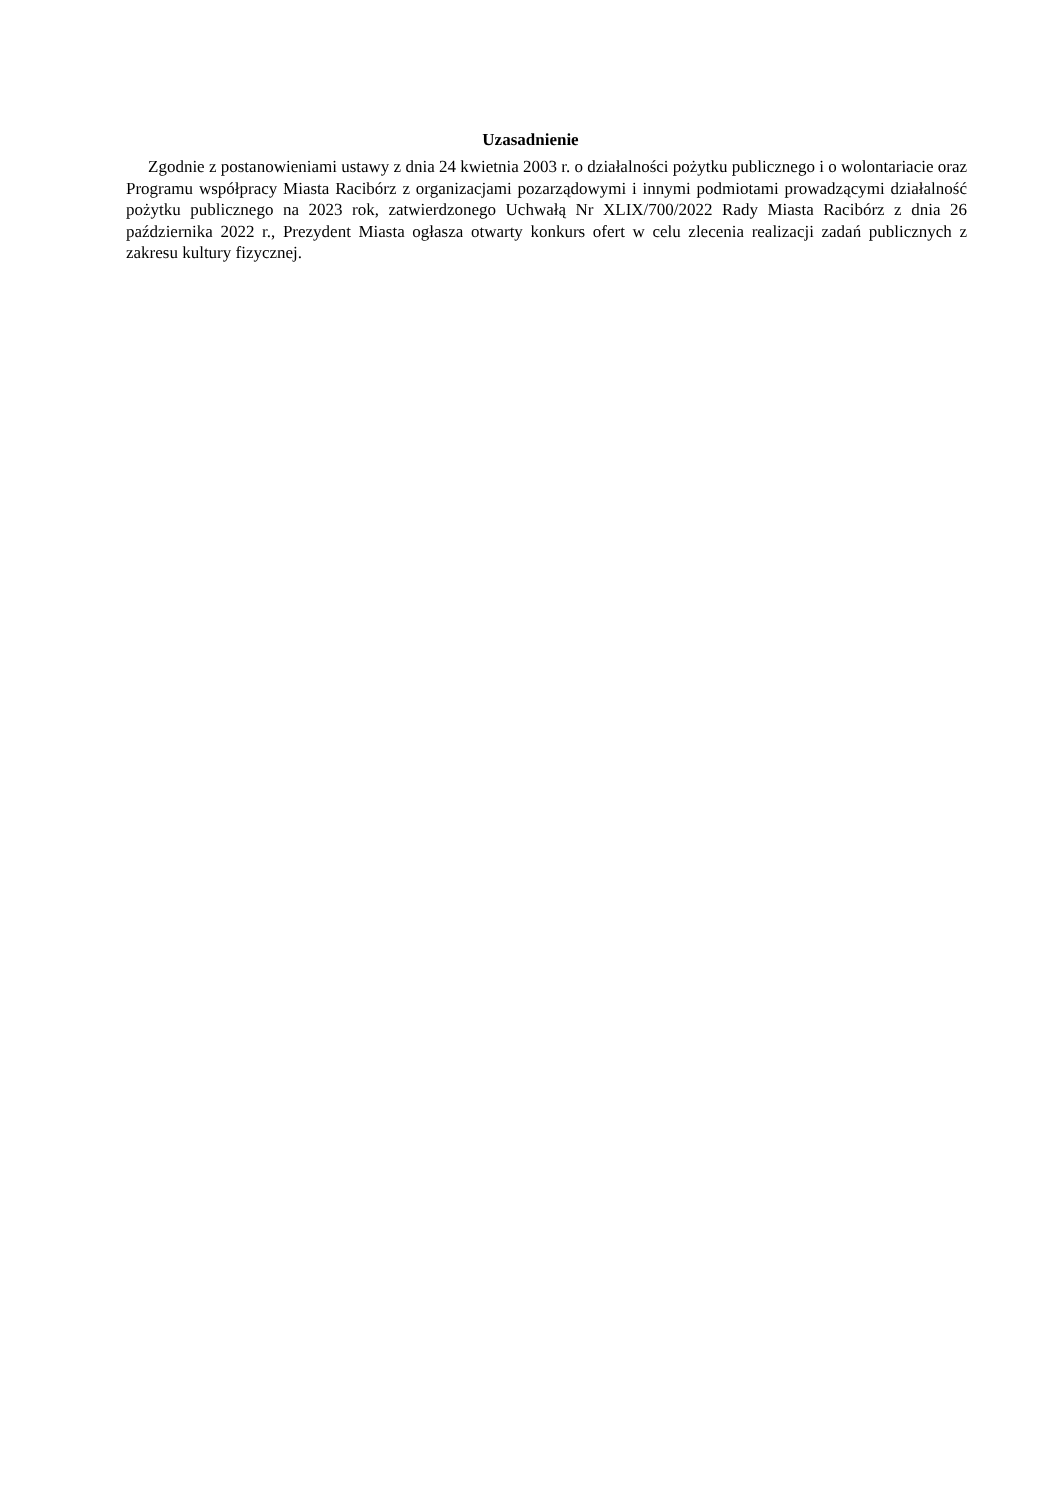Uzasadnienie
Zgodnie z postanowieniami ustawy z dnia 24 kwietnia 2003 r. o działalności pożytku publicznego i o wolontariacie oraz Programu współpracy Miasta Racibórz z organizacjami pozarządowymi i innymi podmiotami prowadzącymi działalność pożytku publicznego na 2023 rok, zatwierdzonego Uchwałą Nr XLIX/700/2022 Rady Miasta Racibórz z dnia 26 października 2022 r., Prezydent Miasta ogłasza otwarty konkurs ofert w celu zlecenia realizacji zadań publicznych z zakresu kultury fizycznej.